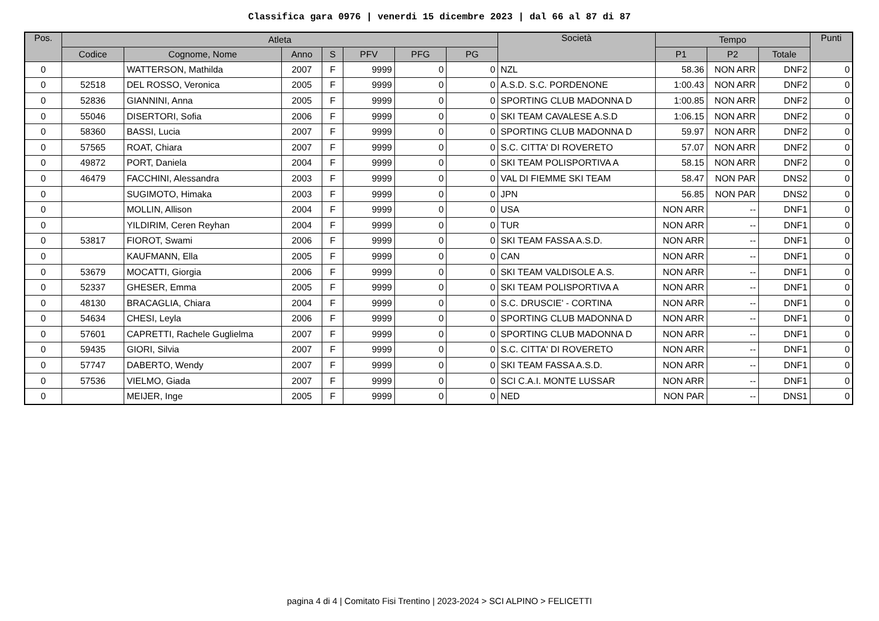Classifica gara 0976 | venerdi 15 dicembre 2023 | dal 66 al 87 di 87
| Pos. | Atleta | | | | | | | Società | Tempo | | | Punti |
| --- | --- | --- | --- | --- | --- | --- | --- | --- | --- | --- | --- | --- |
| | Codice | Cognome, Nome | Anno | S | PFV | PFG | PG | | P1 | P2 | Totale | |
| 0 | | WATTERSON, Mathilda | 2007 | F | 9999 | 0 | 0 | NZL | 58.36 | NON ARR | DNF2 | 0 |
| 0 | 52518 | DEL ROSSO, Veronica | 2005 | F | 9999 | 0 | 0 | A.S.D. S.C. PORDENONE | 1:00.43 | NON ARR | DNF2 | 0 |
| 0 | 52836 | GIANNINI, Anna | 2005 | F | 9999 | 0 | 0 | SPORTING CLUB MADONNA D | 1:00.85 | NON ARR | DNF2 | 0 |
| 0 | 55046 | DISERTORI, Sofia | 2006 | F | 9999 | 0 | 0 | SKI TEAM CAVALESE A.S.D | 1:06.15 | NON ARR | DNF2 | 0 |
| 0 | 58360 | BASSI, Lucia | 2007 | F | 9999 | 0 | 0 | SPORTING CLUB MADONNA D | 59.97 | NON ARR | DNF2 | 0 |
| 0 | 57565 | ROAT, Chiara | 2007 | F | 9999 | 0 | 0 | S.C. CITTA' DI ROVERETO | 57.07 | NON ARR | DNF2 | 0 |
| 0 | 49872 | PORT, Daniela | 2004 | F | 9999 | 0 | 0 | SKI TEAM POLISPORTIVA A | 58.15 | NON ARR | DNF2 | 0 |
| 0 | 46479 | FACCHINI, Alessandra | 2003 | F | 9999 | 0 | 0 | VAL DI FIEMME SKI TEAM | 58.47 | NON PAR | DNS2 | 0 |
| 0 | | SUGIMOTO, Himaka | 2003 | F | 9999 | 0 | 0 | JPN | 56.85 | NON PAR | DNS2 | 0 |
| 0 | | MOLLIN, Allison | 2004 | F | 9999 | 0 | 0 | USA | NON ARR | -- | DNF1 | 0 |
| 0 | | YILDIRIM, Ceren Reyhan | 2004 | F | 9999 | 0 | 0 | TUR | NON ARR | -- | DNF1 | 0 |
| 0 | 53817 | FIOROT, Swami | 2006 | F | 9999 | 0 | 0 | SKI TEAM FASSA A.S.D. | NON ARR | -- | DNF1 | 0 |
| 0 | | KAUFMANN, Ella | 2005 | F | 9999 | 0 | 0 | CAN | NON ARR | -- | DNF1 | 0 |
| 0 | 53679 | MOCATTI, Giorgia | 2006 | F | 9999 | 0 | 0 | SKI TEAM VALDISOLE A.S. | NON ARR | -- | DNF1 | 0 |
| 0 | 52337 | GHESER, Emma | 2005 | F | 9999 | 0 | 0 | SKI TEAM POLISPORTIVA A | NON ARR | -- | DNF1 | 0 |
| 0 | 48130 | BRACAGLIA, Chiara | 2004 | F | 9999 | 0 | 0 | S.C. DRUSCIE' - CORTINA | NON ARR | -- | DNF1 | 0 |
| 0 | 54634 | CHESI, Leyla | 2006 | F | 9999 | 0 | 0 | SPORTING CLUB MADONNA D | NON ARR | -- | DNF1 | 0 |
| 0 | 57601 | CAPRETTI, Rachele Guglielma | 2007 | F | 9999 | 0 | 0 | SPORTING CLUB MADONNA D | NON ARR | -- | DNF1 | 0 |
| 0 | 59435 | GIORI, Silvia | 2007 | F | 9999 | 0 | 0 | S.C. CITTA' DI ROVERETO | NON ARR | -- | DNF1 | 0 |
| 0 | 57747 | DABERTO, Wendy | 2007 | F | 9999 | 0 | 0 | SKI TEAM FASSA A.S.D. | NON ARR | -- | DNF1 | 0 |
| 0 | 57536 | VIELMO, Giada | 2007 | F | 9999 | 0 | 0 | SCI C.A.I. MONTE LUSSAR | NON ARR | -- | DNF1 | 0 |
| 0 | | MEIJER, Inge | 2005 | F | 9999 | 0 | 0 | NED | NON PAR | -- | DNS1 | 0 |
pagina 4 di 4 | Comitato Fisi Trentino | 2023-2024 > SCI ALPINO > FELICETTI